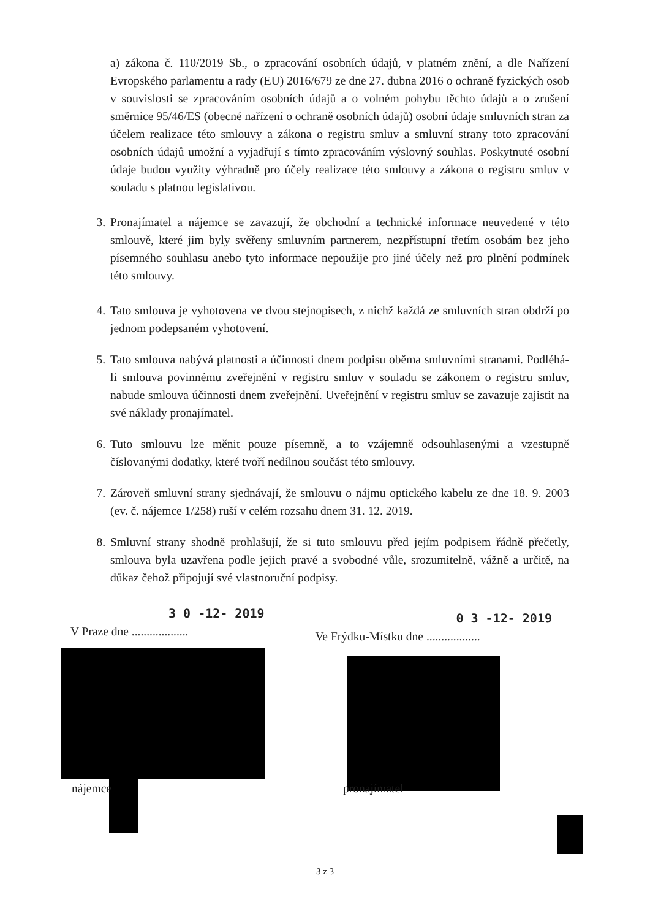a) zákona č. 110/2019 Sb., o zpracování osobních údajů, v platném znění, a dle Nařízení Evropského parlamentu a rady (EU) 2016/679 ze dne 27. dubna 2016 o ochraně fyzických osob v souvislosti se zpracováním osobních údajů a o volném pohybu těchto údajů a o zrušení směrnice 95/46/ES (obecné nařízení o ochraně osobních údajů) osobní údaje smluvních stran za účelem realizace této smlouvy a zákona o registru smluv a smluvní strany toto zpracování osobních údajů umožní a vyjadřují s tímto zpracováním výslovný souhlas. Poskytnuté osobní údaje budou využity výhradně pro účely realizace této smlouvy a zákona o registru smluv v souladu s platnou legislativou.
3. Pronajímatel a nájemce se zavazují, že obchodní a technické informace neuvedené v této smlouvě, které jim byly svěřeny smluvním partnerem, nezpřístupní třetím osobám bez jeho písemného souhlasu anebo tyto informace nepoužije pro jiné účely než pro plnění podmínek této smlouvy.
4. Tato smlouva je vyhotovena ve dvou stejnopisech, z nichž každá ze smluvních stran obdrží po jednom podepsaném vyhotovení.
5. Tato smlouva nabývá platnosti a účinnosti dnem podpisu oběma smluvními stranami. Podléhá-li smlouva povinnému zveřejnění v registru smluv v souladu se zákonem o registru smluv, nabude smlouva účinnosti dnem zveřejnění. Uveřejnění v registru smluv se zavazuje zajistit na své náklady pronajímatel.
6. Tuto smlouvu lze měnit pouze písemně, a to vzájemně odsouhlasenými a vzestupně číslovanými dodatky, které tvoří nedílnou součást této smlouvy.
7. Zároveň smluvní strany sjednávají, že smlouvu o nájmu optického kabelu ze dne 18. 9. 2003 (ev. č. nájemce 1/258) ruší v celém rozsahu dnem 31. 12. 2019.
8. Smluvní strany shodně prohlašují, že si tuto smlouvu před jejím podpisem řádně přečetly, smlouva byla uzavřena podle jejich pravé a svobodné vůle, srozumitelně, vážně a určitě, na důkaz čehož připojují své vlastnoruční podpisy.
3 0 -12- 2019
V Praze dne ...................
0 3 -12- 2019
Ve Frýdku-Místku dne ..................
nájemce pronajímatel
3 z 3